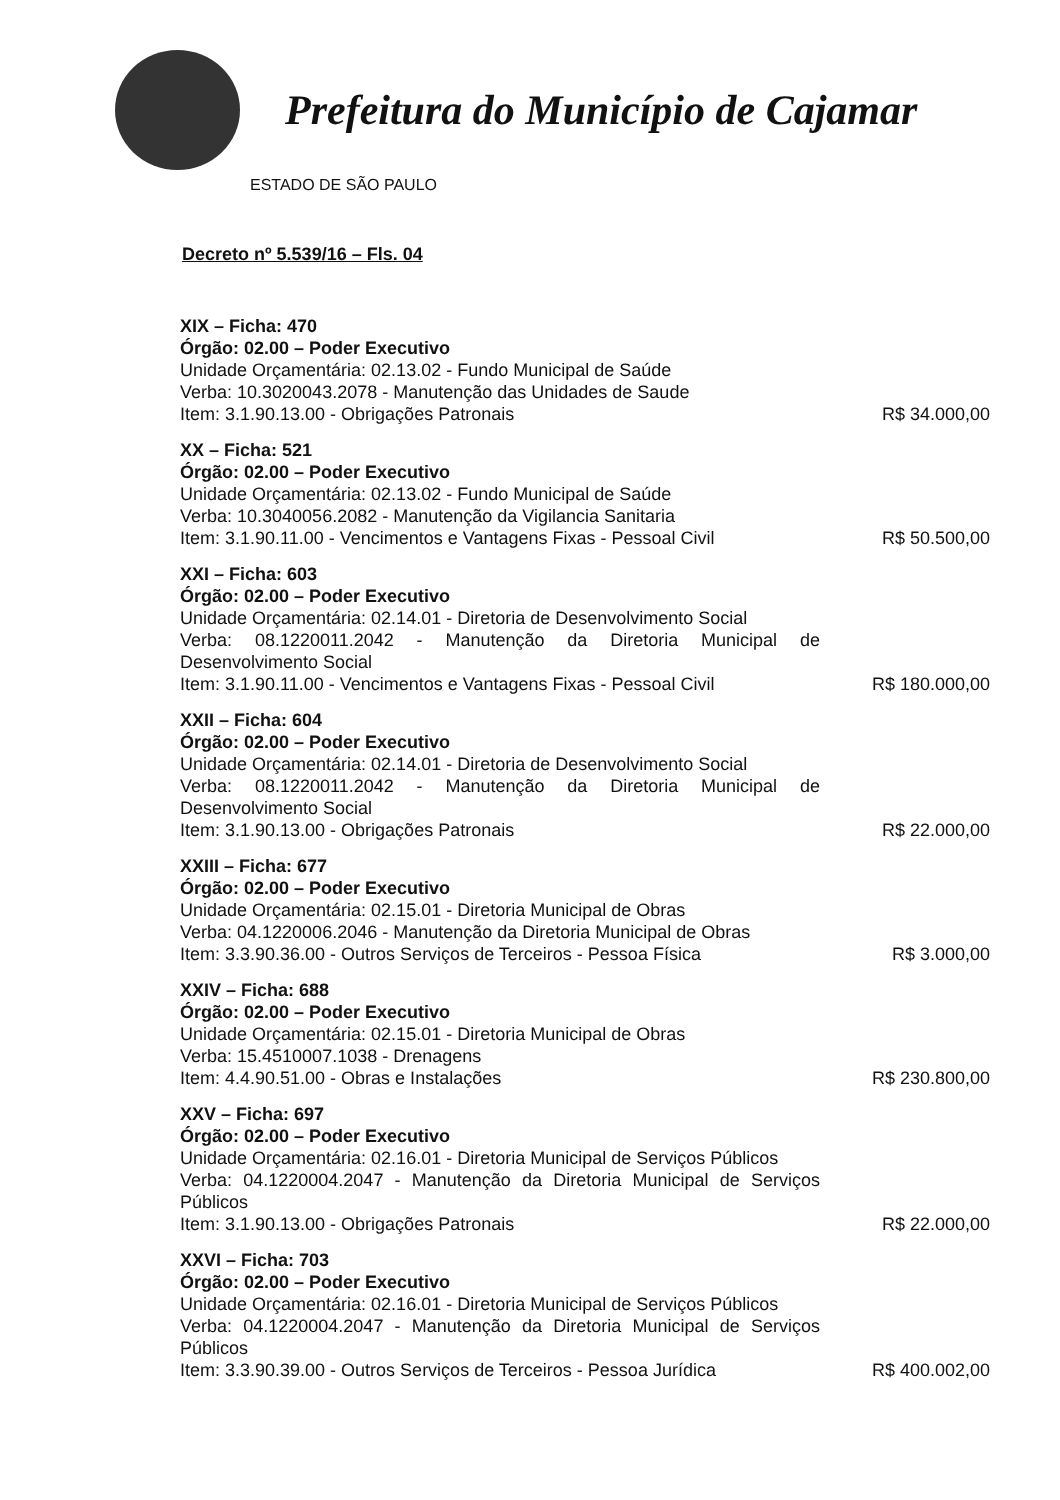Prefeitura do Município de Cajamar
ESTADO DE SÃO PAULO
Decreto nº 5.539/16 – Fls. 04
XIX – Ficha: 470
Órgão: 02.00 – Poder Executivo
Unidade Orçamentária: 02.13.02 - Fundo Municipal de Saúde
Verba: 10.3020043.2078 - Manutenção das Unidades de Saude
Item: 3.1.90.13.00 - Obrigações Patronais R$ 34.000,00
XX – Ficha: 521
Órgão: 02.00 – Poder Executivo
Unidade Orçamentária: 02.13.02 - Fundo Municipal de Saúde
Verba: 10.3040056.2082 - Manutenção da Vigilancia Sanitaria
Item: 3.1.90.11.00 - Vencimentos e Vantagens Fixas - Pessoal Civil R$ 50.500,00
XXI – Ficha: 603
Órgão: 02.00 – Poder Executivo
Unidade Orçamentária: 02.14.01 - Diretoria de Desenvolvimento Social
Verba: 08.1220011.2042 - Manutenção da Diretoria Municipal de Desenvolvimento Social
Item: 3.1.90.11.00 - Vencimentos e Vantagens Fixas - Pessoal Civil R$ 180.000,00
XXII – Ficha: 604
Órgão: 02.00 – Poder Executivo
Unidade Orçamentária: 02.14.01 - Diretoria de Desenvolvimento Social
Verba: 08.1220011.2042 - Manutenção da Diretoria Municipal de Desenvolvimento Social
Item: 3.1.90.13.00 - Obrigações Patronais R$ 22.000,00
XXIII – Ficha: 677
Órgão: 02.00 – Poder Executivo
Unidade Orçamentária: 02.15.01 - Diretoria Municipal de Obras
Verba: 04.1220006.2046 - Manutenção da Diretoria Municipal de Obras
Item: 3.3.90.36.00 - Outros Serviços de Terceiros - Pessoa Física R$ 3.000,00
XXIV – Ficha: 688
Órgão: 02.00 – Poder Executivo
Unidade Orçamentária: 02.15.01 - Diretoria Municipal de Obras
Verba: 15.4510007.1038 - Drenagens
Item: 4.4.90.51.00 - Obras e Instalações R$ 230.800,00
XXV – Ficha: 697
Órgão: 02.00 – Poder Executivo
Unidade Orçamentária: 02.16.01 - Diretoria Municipal de Serviços Públicos
Verba: 04.1220004.2047 - Manutenção da Diretoria Municipal de Serviços Públicos
Item: 3.1.90.13.00 - Obrigações Patronais R$ 22.000,00
XXVI – Ficha: 703
Órgão: 02.00 – Poder Executivo
Unidade Orçamentária: 02.16.01 - Diretoria Municipal de Serviços Públicos
Verba: 04.1220004.2047 - Manutenção da Diretoria Municipal de Serviços Públicos
Item: 3.3.90.39.00 - Outros Serviços de Terceiros - Pessoa Jurídica R$ 400.002,00